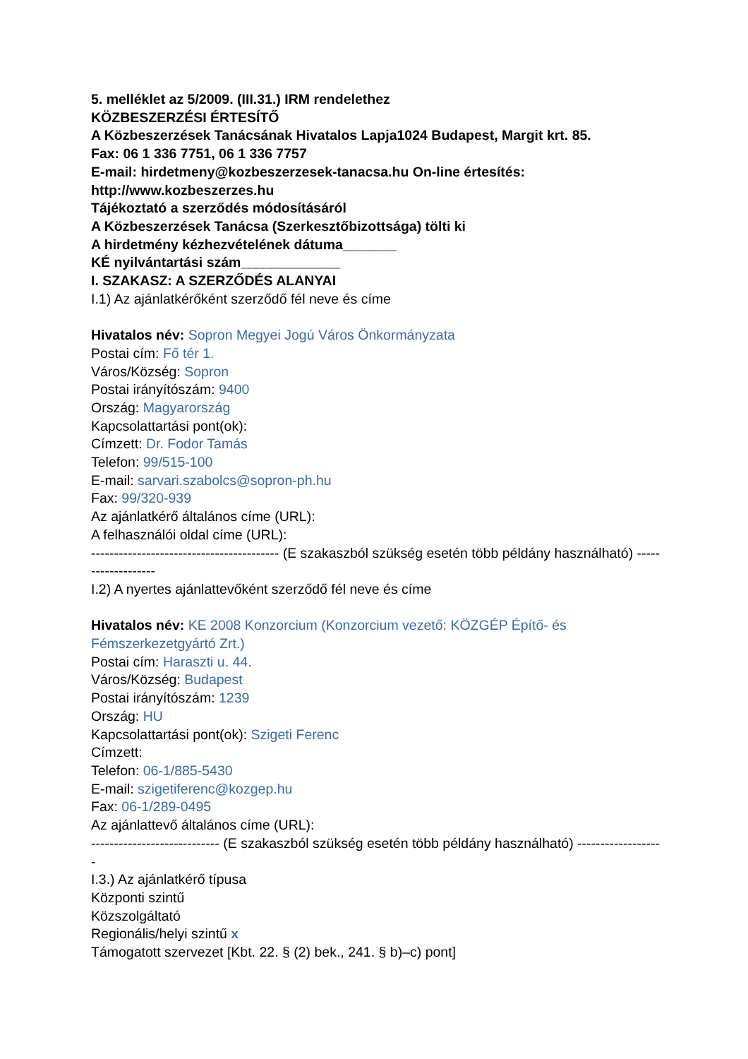5. melléklet az 5/2009. (III.31.) IRM rendelethez
KÖZBESZERZÉSI ÉRTESÍTŐ
A Közbeszerzések Tanácsának Hivatalos Lapja1024 Budapest, Margit krt. 85.
Fax: 06 1 336 7751, 06 1 336 7757
E-mail: hirdetmeny@kozbeszerzesek-tanacsa.hu On-line értesítés: http://www.kozbeszerzes.hu
Tájékoztató a szerződés módosításáról
A Közbeszerzések Tanácsa (Szerkesztőbizottsága) tölti ki
A hirdetmény kézhezvételének dátuma_______
KÉ nyilvántartási szám_____________
I. SZAKASZ: A SZERZŐDÉS ALANYAI
I.1) Az ajánlatkérőként szerződő fél neve és címe
Hivatalos név: Sopron Megyei Jogú Város Önkormányzata
Postai cím: Fő tér 1.
Város/Község: Sopron
Postai irányítószám: 9400
Ország: Magyarország
Kapcsolattartási pont(ok):
Címzett: Dr. Fodor Tamás
Telefon: 99/515-100
E-mail: sarvari.szabolcs@sopron-ph.hu
Fax: 99/320-939
Az ajánlatkérő általános címe (URL):
A felhasználói oldal címe (URL):
----------------------------------------- (E szakaszból szükség esetén több példány használható) -------------------
I.2) A nyertes ajánlattevőként szerződő fél neve és címe
Hivatalos név: KE 2008 Konzorcium (Konzorcium vezető: KÖZGÉP Építő- és Fémszerkezetgyártó Zrt.)
Postai cím: Haraszti u. 44.
Város/Község: Budapest
Postai irányítószám: 1239
Ország: HU
Kapcsolattartási pont(ok): Szigeti Ferenc
Címzett:
Telefon: 06-1/885-5430
E-mail: szigetiferenc@kozgep.hu
Fax: 06-1/289-0495
Az ajánlattevő általános címe (URL):
---------------------------- (E szakaszból szükség esetén több példány használható) -------------------
I.3.) Az ajánlatkérő típusa
Központi szintű
Közszolgáltató
Regionális/helyi szintű x
Támogatott szervezet [Kbt. 22. § (2) bek., 241. § b)–c) pont]